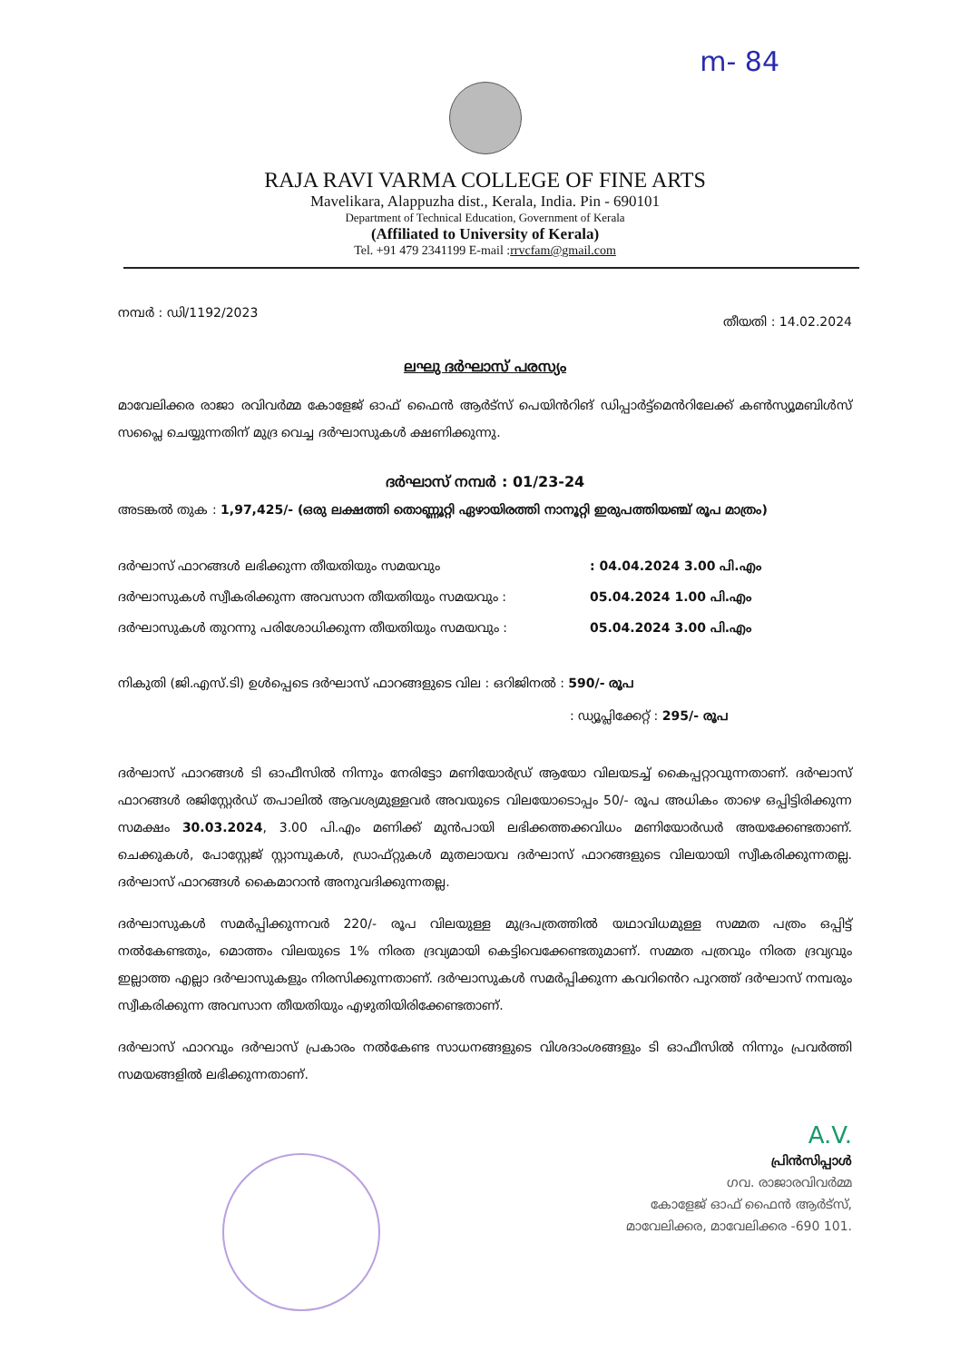m- 84
RAJA RAVI VARMA COLLEGE OF FINE ARTS
Mavelikara, Alappuzha dist., Kerala, India. Pin - 690101
Department of Technical Education, Government of Kerala
(Affiliated to University of Kerala)
Tel. +91 479 2341199 E-mail :rrvcfam@gmail.com
നമ്പർ : ഡി/1192/2023 തീയതി : 14.02.2024
ലഘു ദർഘാസ് പരസ്യം
മാവേലിക്കര രാജാ രവിവർമ്മ കോളേജ് ഓഫ് ഫൈൻ ആർട്സ് പെയിൻറിങ് ഡിപ്പാർട്ട്മെൻറിലേക്ക് കൺസ്യൂമബിൾസ് സപ്ലൈ ചെയ്യുന്നതിന് മുദ്ര വെച്ച ദർഘാസുകൾ ക്ഷണിക്കുന്നു.
ദർഘാസ് നമ്പർ : 01/23-24
അടങ്കൽ തുക : 1,97,425/- (ഒരു ലക്ഷത്തി തൊണ്ണൂറ്റി ഏഴായിരത്തി നാനൂറ്റി ഇരുപത്തിയഞ്ച് രൂപ മാത്രം)
ദർഘാസ് ഫാറങ്ങൾ ലഭിക്കുന്ന തീയതിയും സമയവും: 04.04.2024 3.00 പി.എം
ദർഘാസുകൾ സ്വീകരിക്കുന്ന അവസാന തീയതിയും സമയവും : 05.04.2024 1.00 പി.എം
ദർഘാസുകൾ തുറന്നു പരിശോധിക്കുന്ന തീയതിയും സമയവും : 05.04.2024 3.00 പി.എം
നികുതി (ജി.എസ്.ടി) ഉൾപ്പെടെ ദർഘാസ് ഫാറങ്ങളുടെ വില : ഒറിജിനൽ : 590/- രൂപ
: ഡ്യൂപ്ലിക്കേറ്റ് : 295/- രൂപ
ദർഘാസ് ഫാറങ്ങൾ ടി ഓഫീസിൽ നിന്നും നേരിട്ടോ മണിയോർഡ്ര് ആയോ വിലയടച്ച് കൈപ്പറ്റാവുന്നതാണ്. ദർഘാസ് ഫാറങ്ങൾ രജിസ്റ്റേർഡ് തപാലിൽ ആവശ്യമുള്ളവർ അവയുടെ വിലയോടൊപ്പം 50/- രൂപ അധികം താഴെ ഒപ്പിട്ടിരിക്കുന്ന സമക്ഷം 30.03.2024, 3.00 പി.എം മണിക്ക് മുൻപായി ലഭിക്കത്തക്കവിധം മണിയോർഡർ അയക്കേണ്ടതാണ്. ചെക്കുകൾ, പോസ്റ്റേജ് സ്റ്റാമ്പുകൾ, ഡ്രാഫ്റ്റുകൾ മുതലായവ ദർഘാസ് ഫാറങ്ങളുടെ വിലയായി സ്വീകരിക്കുന്നതല്ല. ദർഘാസ് ഫാറങ്ങൾ കൈമാറാൻ അനുവദിക്കുന്നതല്ല.
ദർഘാസുകൾ സമർപ്പിക്കുന്നവർ 220/- രൂപ വിലയുള്ള മുദ്രപത്രത്തിൽ യഥാവിധമുള്ള സമ്മത പത്രം ഒപ്പിട്ട് നൽകേണ്ടതും, മൊത്തം വിലയുടെ 1% നിരത ദ്രവ്യമായി കെട്ടിവെക്കേണ്ടതുമാണ്. സമ്മത പത്രവും നിരത ദ്രവ്യവും ഇല്ലാത്ത എല്ലാ ദർഘാസുകളും നിരസിക്കുന്നതാണ്. ദർഘാസുകൾ സമർപ്പിക്കുന്ന കവറിൻെറ പുറത്ത് ദർഘാസ് നമ്പരും സ്വീകരിക്കുന്ന അവസാന തീയതിയും എഴുതിയിരിക്കേണ്ടതാണ്.
ദർഘാസ് ഫാറവും ദർഘാസ് പ്രകാരം നൽകേണ്ട സാധനങ്ങളുടെ വിശദാംശങ്ങളും ടി ഓഫീസിൽ നിന്നും പ്രവർത്തി സമയങ്ങളിൽ ലഭിക്കുന്നതാണ്.
A.V.
പ്രിൻസിപ്പാൾ
ഗവ. രാജാരവിവർമ്മ
കോളേജ് ഓഫ് ഫൈൻ ആർട്സ്,
മാവേലിക്കര, മാവേലിക്കര -690 101.